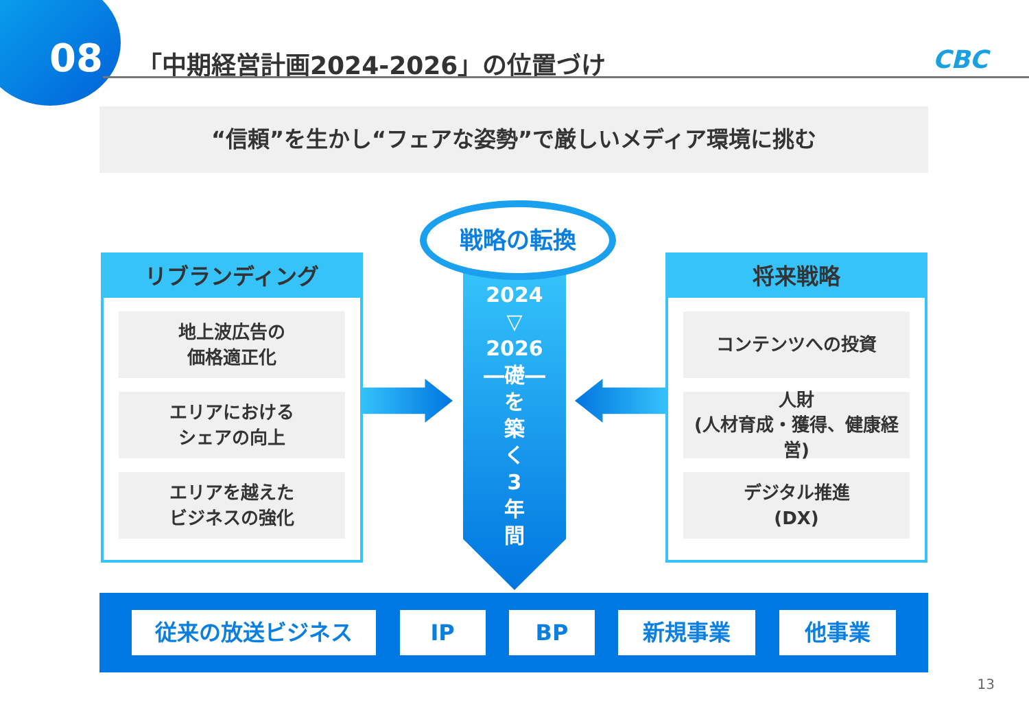08
「中期経営計画2024-2026」の位置づけ
CBC
“信頼”を生かし“フェアな姿勢”で厳しいメディア環境に挑む
リブランディング
地上波広告の
価格適正化
エリアにおける
シェアの向上
エリアを越えた
ビジネスの強化
将来戦略
コンテンツへの投資
人財
(人材育成・獲得、健康経営)
デジタル推進
(DX)
2024
▽
2026
―礎―
を
築
く
3
年
間
戦略の転換
従来の放送ビジネス IP BP 新規事業 他事業
13